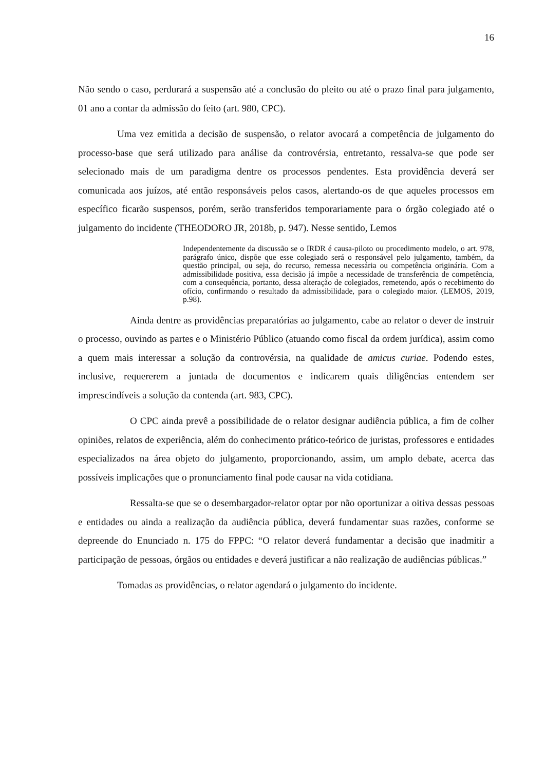16
Não sendo o caso, perdurará a suspensão até a conclusão do pleito ou até o prazo final para julgamento, 01 ano a contar da admissão do feito (art. 980, CPC).
Uma vez emitida a decisão de suspensão, o relator avocará a competência de julgamento do processo-base que será utilizado para análise da controvérsia, entretanto, ressalva-se que pode ser selecionado mais de um paradigma dentre os processos pendentes. Esta providência deverá ser comunicada aos juízos, até então responsáveis pelos casos, alertando-os de que aqueles processos em específico ficarão suspensos, porém, serão transferidos temporariamente para o órgão colegiado até o julgamento do incidente (THEODORO JR, 2018b, p. 947). Nesse sentido, Lemos
Independentemente da discussão se o IRDR é causa-piloto ou procedimento modelo, o art. 978, parágrafo único, dispõe que esse colegiado será o responsável pelo julgamento, também, da questão principal, ou seja, do recurso, remessa necessária ou competência originária. Com a admissibilidade positiva, essa decisão já impõe a necessidade de transferência de competência, com a consequência, portanto, dessa alteração de colegiados, remetendo, após o recebimento do ofício, confirmando o resultado da admissibilidade, para o colegiado maior. (LEMOS, 2019, p.98).
Ainda dentre as providências preparatórias ao julgamento, cabe ao relator o dever de instruir o processo, ouvindo as partes e o Ministério Público (atuando como fiscal da ordem jurídica), assim como a quem mais interessar a solução da controvérsia, na qualidade de amicus curiae. Podendo estes, inclusive, requererem a juntada de documentos e indicarem quais diligências entendem ser imprescindíveis a solução da contenda (art. 983, CPC).
O CPC ainda prevê a possibilidade de o relator designar audiência pública, a fim de colher opiniões, relatos de experiência, além do conhecimento prático-teórico de juristas, professores e entidades especializados na área objeto do julgamento, proporcionando, assim, um amplo debate, acerca das possíveis implicações que o pronunciamento final pode causar na vida cotidiana.
Ressalta-se que se o desembargador-relator optar por não oportunizar a oitiva dessas pessoas e entidades ou ainda a realização da audiência pública, deverá fundamentar suas razões, conforme se depreende do Enunciado n. 175 do FPPC: “O relator deverá fundamentar a decisão que inadmitir a participação de pessoas, órgãos ou entidades e deverá justificar a não realização de audiências públicas.”
Tomadas as providências, o relator agendará o julgamento do incidente.